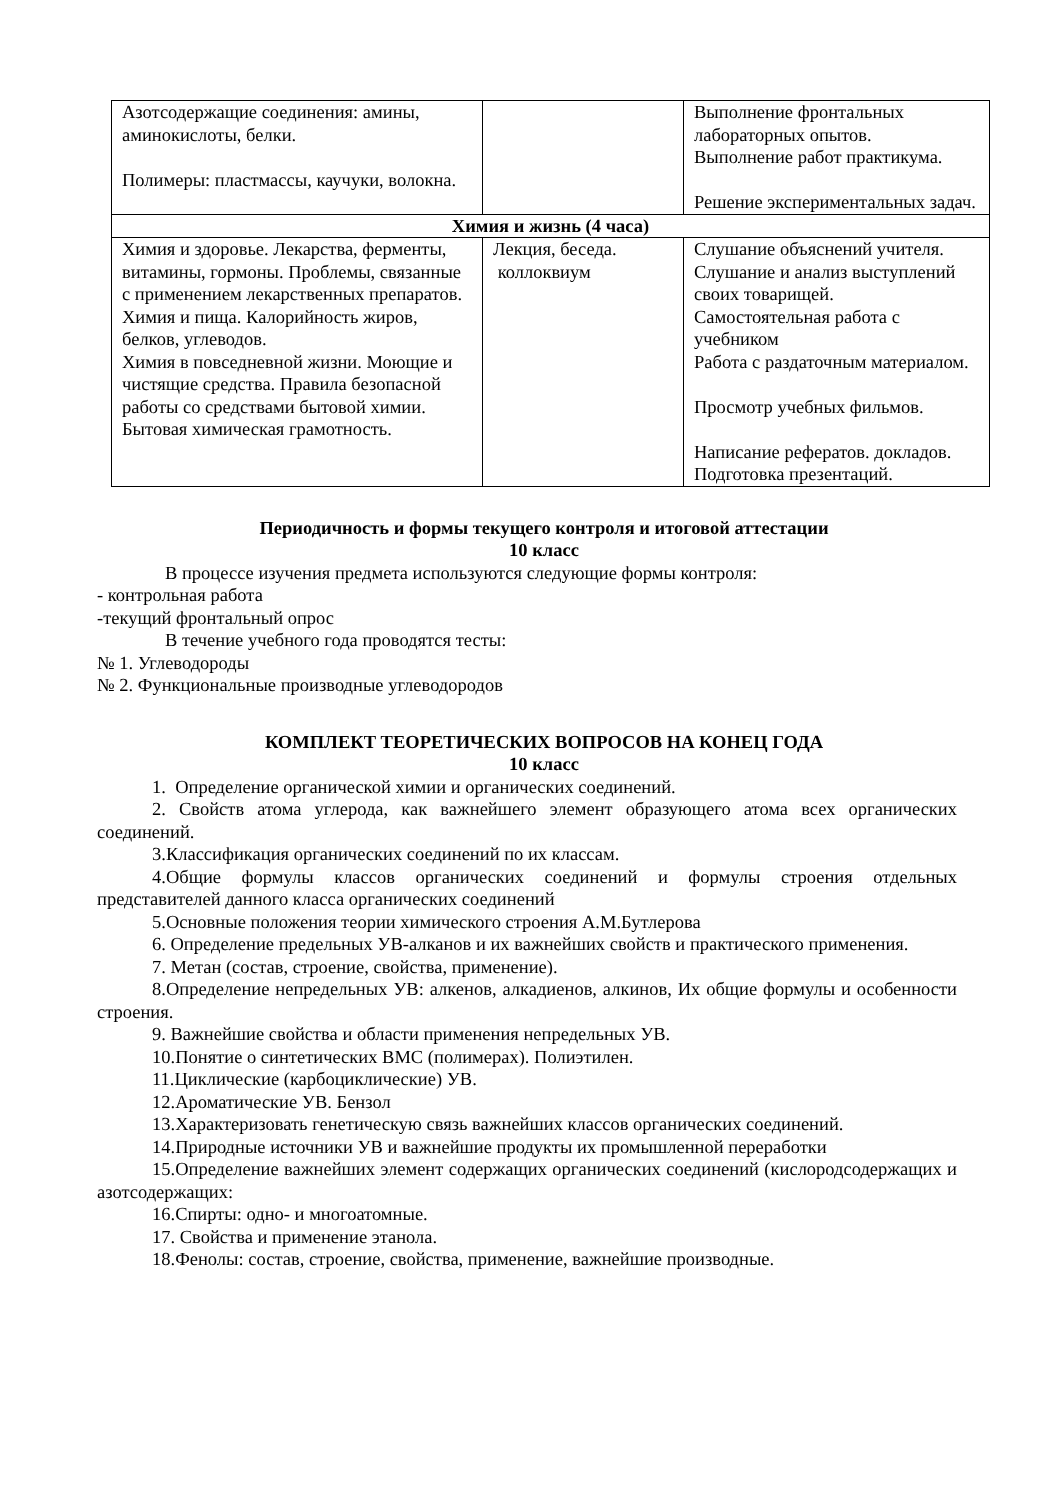| Азотсодержащие соединения: амины, аминокислоты, белки. Полимеры: пластмассы, каучуки, волокна. | | Выполнение фронтальных лабораторных опытов. Выполнение работ практикума. Решение экспериментальных задач. |
| Химия и жизнь (4 часа) | | |
| Химия и здоровье. Лекарства, ферменты, витамины, гормоны. Проблемы, связанные с применением лекарственных препаратов. Химия и пища. Калорийность жиров, белков, углеводов. Химия в повседневной жизни. Моющие и чистящие средства. Правила безопасной работы со средствами бытовой химии. Бытовая химическая грамотность. | Лекция, беседа. коллоквиум | Слушание объяснений учителя. Слушание и анализ выступлений своих товарищей. Самостоятельная работа с учебником Работа с раздаточным материалом. Просмотр учебных фильмов. Написание рефератов. докладов. Подготовка презентаций. |
Периодичность и формы текущего контроля и итоговой аттестации
10 класс
В процессе изучения предмета используются следующие формы контроля:
- контрольная работа
-текущий фронтальный опрос
В течение учебного года проводятся тесты:
№ 1. Углеводороды
№ 2. Функциональные производные углеводородов
КОМПЛЕКТ ТЕОРЕТИЧЕСКИХ ВОПРОСОВ НА КОНЕЦ ГОДА
10 класс
1. Определение органической химии и органических соединений.
2. Свойств атома углерода, как важнейшего элемент образующего атома всех органических соединений.
3.Классификация органических соединений по их классам.
4.Общие формулы классов органических соединений и формулы строения отдельных представителей данного класса органических соединений
5.Основные положения теории химического строения А.М.Бутлерова
6. Определение предельных УВ-алканов и их важнейших свойств и практического применения.
7. Метан (состав, строение, свойства, применение).
8.Определение непредельных УВ: алкенов, алкадиенов, алкинов, Их общие формулы и особенности строения.
9. Важнейшие свойства и области применения непредельных УВ.
10.Понятие о синтетических ВМС (полимерах). Полиэтилен.
11.Циклические (карбоциклические) УВ.
12.Ароматические УВ. Бензол
13.Характеризовать генетическую связь важнейших классов органических соединений.
14.Природные источники УВ и важнейшие продукты их промышленной переработки
15.Определение важнейших элемент содержащих органических соединений (кислородсодержащих и азотсодержащих:
16.Спирты: одно- и многоатомные.
17. Свойства и применение этанола.
18.Фенолы: состав, строение, свойства, применение, важнейшие производные.